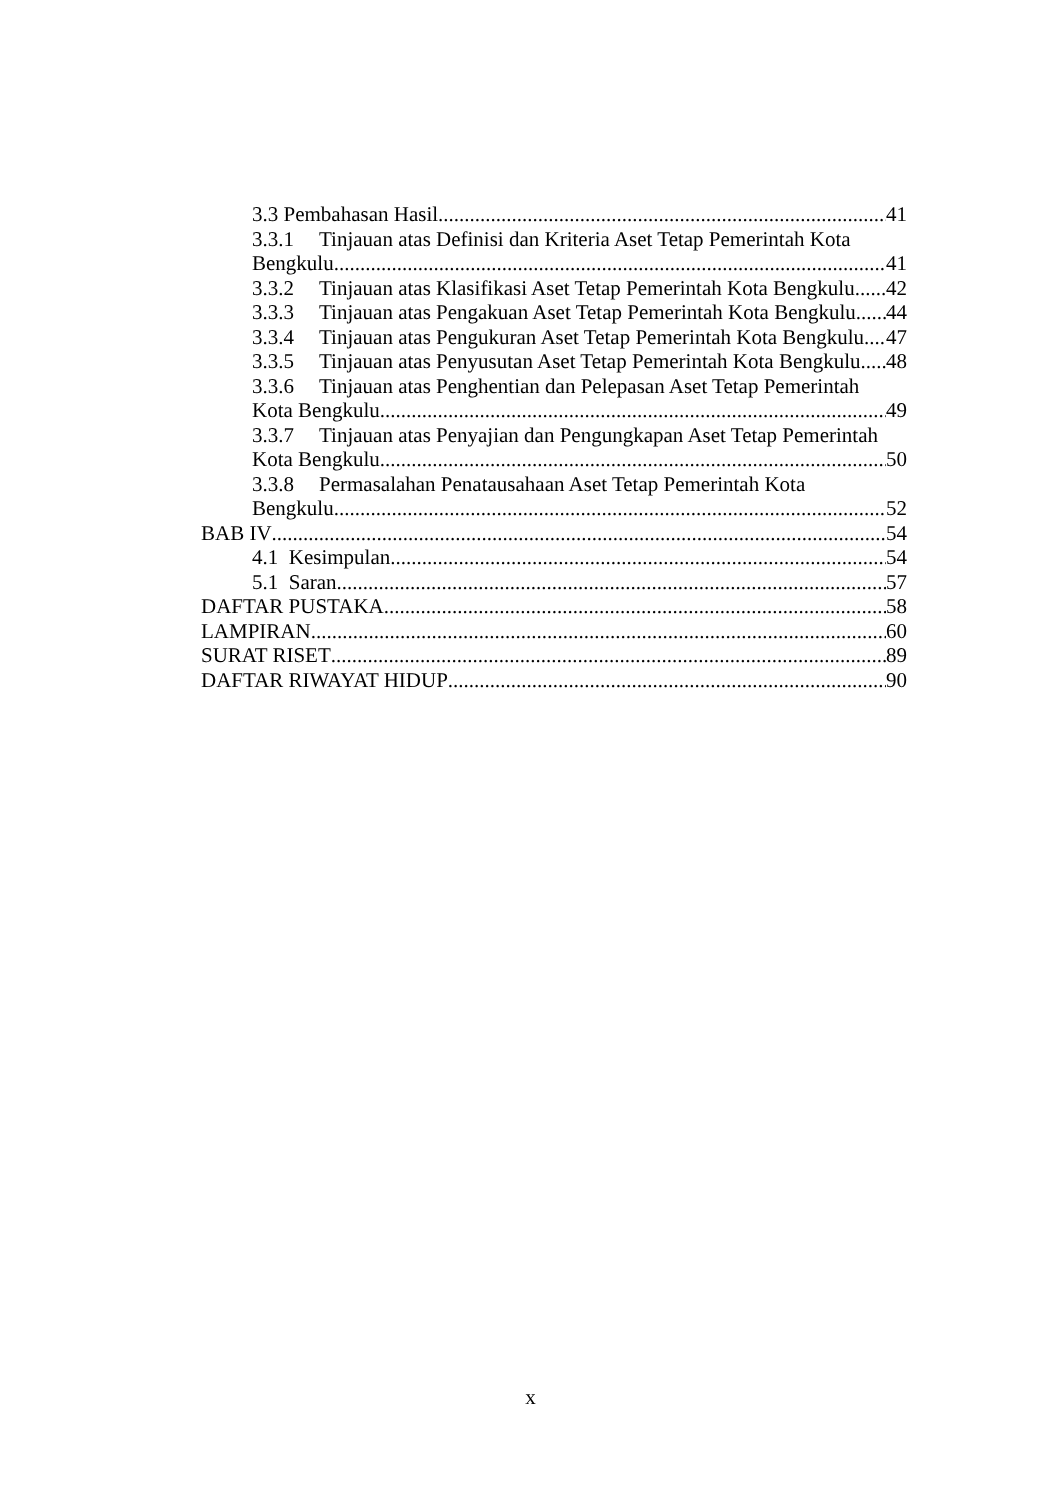3.3 Pembahasan Hasil 41
3.3.1 Tinjauan atas Definisi dan Kriteria Aset Tetap Pemerintah Kota
Bengkulu 41
3.3.2 Tinjauan atas Klasifikasi Aset Tetap Pemerintah Kota Bengkulu 42
3.3.3 Tinjauan atas Pengakuan Aset Tetap Pemerintah Kota Bengkulu 44
3.3.4 Tinjauan atas Pengukuran Aset Tetap Pemerintah Kota Bengkulu 47
3.3.5 Tinjauan atas Penyusutan Aset Tetap Pemerintah Kota Bengkulu 48
3.3.6 Tinjauan atas Penghentian dan Pelepasan Aset Tetap Pemerintah
Kota Bengkulu 49
3.3.7 Tinjauan atas Penyajian dan Pengungkapan Aset Tetap Pemerintah
Kota Bengkulu 50
3.3.8 Permasalahan Penatausahaan Aset Tetap Pemerintah Kota
Bengkulu 52
BAB IV 54
4.1 Kesimpulan 54
5.1 Saran 57
DAFTAR PUSTAKA 58
LAMPIRAN 60
SURAT RISET 89
DAFTAR RIWAYAT HIDUP 90
x